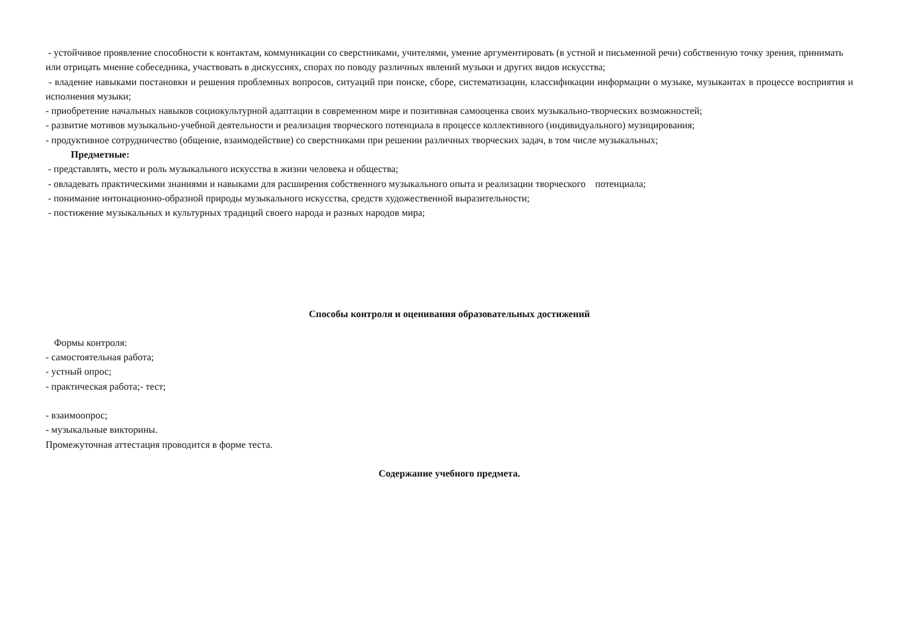- устойчивое проявление способности к контактам, коммуникации со сверстниками, учителями, умение аргументировать (в устной и письменной речи) собственную точку зрения, принимать или отрицать мнение собеседника, участвовать в дискуссиях, спорах по поводу различных явлений музыки и других видов искусства;
- владение навыками постановки и решения проблемных вопросов, ситуаций при поиске, сборе, систематизации, классификации информации о музыке, музыкантах в процессе восприятия и исполнения музыки;
- приобретение начальных навыков социокультурной адаптации в современном мире и позитивная самооценка своих музыкально-творческих возможностей;
- развитие мотивов музыкально-учебной деятельности и реализация творческого потенциала в процессе коллективного (индивидуального) музицирования;
- продуктивное сотрудничество (общение, взаимодействие) со сверстниками при решении различных творческих задач, в том числе музыкальных;
Предметные:
- представлять, место и роль музыкального искусства в жизни человека и общества;
- овладевать практическими знаниями и навыками для расширения собственного музыкального опыта и реализации творческого потенциала;
- понимание интонационно-образной природы музыкального искусства, средств художественной выразительности;
- постижение музыкальных и культурных традиций своего народа и разных народов мира;
Способы контроля и оценивания образовательных достижений
Формы контроля:
- самостоятельная работа;
- устный опрос;
- практическая работа;- тест;
- взаимоопрос;
- музыкальные викторины.
Промежуточная аттестация проводится в форме теста.
Содержание учебного предмета.